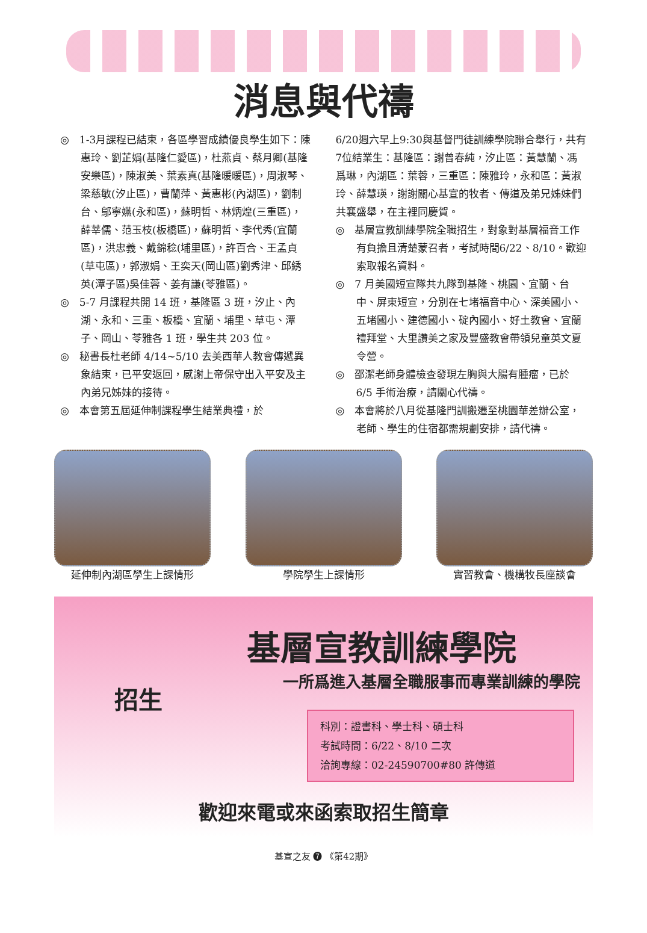消息與代禱
◎　1-3月課程已結束，各區學習成績優良學生如下：陳惠玲、劉芷娟(基隆仁愛區)，杜燕貞、蔡月卿(基隆安樂區)，陳淑美、葉素真(基隆暖暖區)，周淑琴、梁慈敏(汐止區)，曹蘭萍、黃惠彬(內湖區)，劉制台、鄔寧嬿(永和區)，蘇明哲、林炳煌(三重區)，薛莘儒、范玉枝(板橋區)，蘇明哲、李代秀(宜蘭區)，洪忠義、戴錦稔(埔里區)，許百合、王孟貞(草屯區)，郭淑娟、王奕天(岡山區)劉秀津、邱綉英(潭子區)吳佳蓉、姜有謙(苓雅區)。
◎　5-7 月課程共開 14 班，基隆區 3 班，汐止、內湖、永和、三重、板橋、宜蘭、埔里、草屯、潭子、岡山、苓雅各 1 班，學生共 203 位。
◎　秘書長杜老師 4/14~5/10 去美西華人教會傳遞異象結束，已平安返回，感謝上帝保守出入平安及主內弟兄姊妹的接待。
◎　本會第五屆延伸制課程學生結業典禮，於
6/20週六早上9:30與基督門徒訓練學院聯合舉行，共有7位結業生：基隆區：謝曾春純，汐止區：黃慧蘭、馮爲琳，內湖區：葉蓉，三重區：陳雅玲，永和區：黃淑玲、薛慧瑛，謝謝關心基宣的牧者、傳道及弟兄姊妹們共襄盛舉，在主裡同慶賀。
◎　基層宣教訓練學院全職招生，對象對基層福音工作有負擔且清楚蒙召者，考試時間6/22、8/10。歡迎索取報名資料。
◎　7 月美國短宣隊共九隊到基隆、桃園、宜蘭、台中、屏東短宣，分別在七堵福音中心、深美國小、五堵國小、建德國小、碇內國小、好土教會、宜蘭禮拜堂、大里讚美之家及豐盛教會帶領兒童英文夏令營。
◎　邵潔老師身體檢查發現左胸與大腸有腫瘤，已於 6/5 手術治療，請關心代禱。
◎　本會將於八月從基隆門訓搬遷至桃園華差辦公室，老師、學生的住宿都需規劃安排，請代禱。
延伸制內湖區學生上課情形 學院學生上課情形 實習教會、機構牧長座談會
基層宣教訓練學院
一所爲進入基層全職服事而專業訓練的學院
招生
科別：證書科、學士科、碩士科
考試時間：6/22、8/10 二次
洽詢專線：02-24590700#80 許傳道
歡迎來電或來函索取招生簡章
基宣之友 ❼ 《第42期》